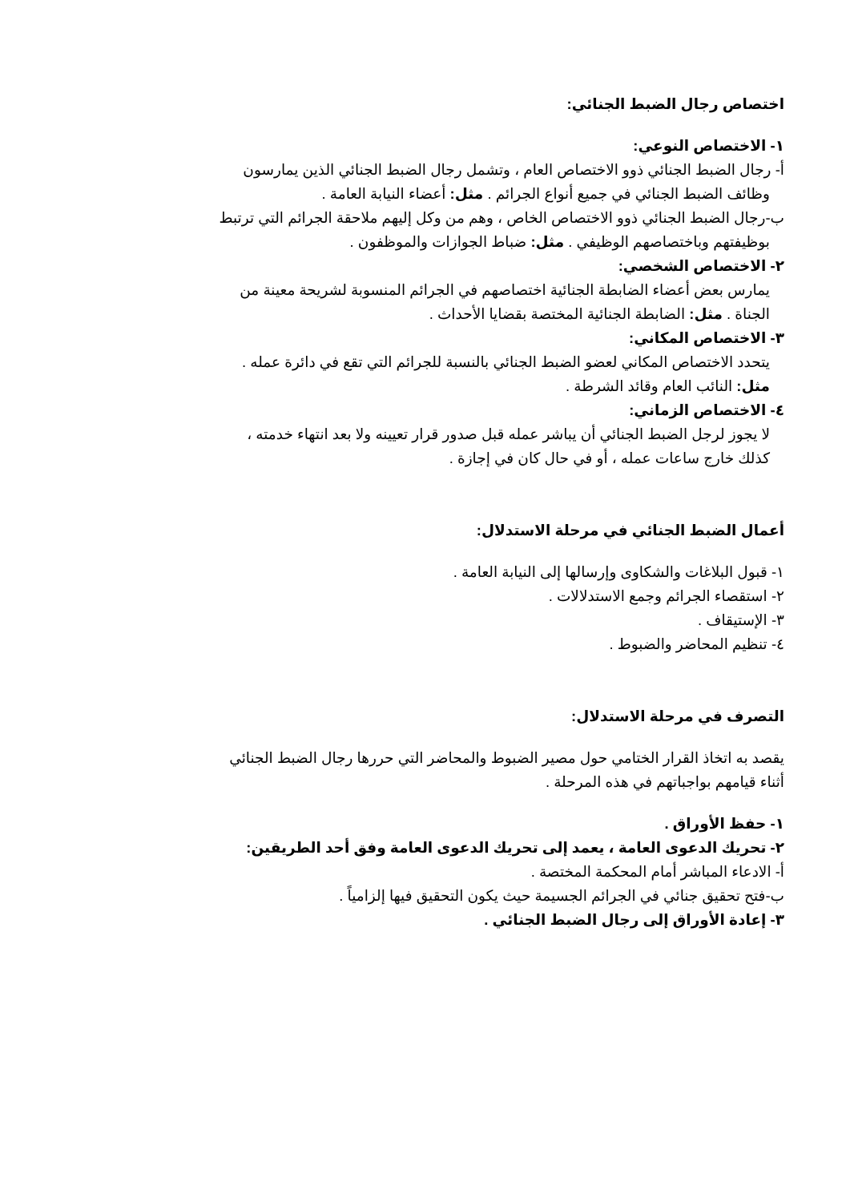اختصاص رجال الضبط الجنائي:
١- الاختصاص النوعي:
أ- رجال الضبط الجنائي ذوو الاختصاص العام ، وتشمل رجال الضبط الجنائي الذين يمارسون
وظائف الضبط الجنائي في جميع أنواع الجرائم . مثل: أعضاء النيابة العامة .
ب-رجال الضبط الجنائي ذوو الاختصاص الخاص ، وهم من وكل إليهم ملاحقة الجرائم التي ترتبط
بوظيفتهم وباختصاصهم الوظيفي . مثل: ضباط الجوازات والموظفون .
٢- الاختصاص الشخصي:
يمارس بعض أعضاء الضابطة الجنائية اختصاصهم في الجرائم المنسوبة لشريحة معينة من
الجناة . مثل: الضابطة الجنائية المختصة بقضايا الأحداث .
٣- الاختصاص المكاني:
يتحدد الاختصاص المكاني لعضو الضبط الجنائي بالنسبة للجرائم التي تقع في دائرة عمله .
مثل: النائب العام وقائد الشرطة .
٤- الاختصاص الزماني:
لا يجوز لرجل الضبط الجنائي أن يباشر عمله قبل صدور قرار تعيينه ولا بعد انتهاء خدمته ،
كذلك خارج ساعات عمله ، أو في حال كان في إجازة .
أعمال الضبط الجنائي في مرحلة الاستدلال:
١- قبول البلاغات والشكاوى وإرسالها إلى النيابة العامة .
٢- استقصاء الجرائم وجمع الاستدلالات .
٣- الإستيقاف .
٤- تنظيم المحاضر والضبوط .
التصرف في مرحلة الاستدلال:
يقصد به اتخاذ القرار الختامي حول مصير الضبوط والمحاضر التي حررها رجال الضبط الجنائي
أثناء قيامهم بواجباتهم في هذه المرحلة .
١- حفظ الأوراق .
٢- تحريك الدعوى العامة ، يعمد إلى تحريك الدعوى العامة وفق أحد الطريقين:
أ- الادعاء المباشر أمام المحكمة المختصة .
ب-فتح تحقيق جنائي في الجرائم الجسيمة حيث يكون التحقيق فيها إلزامياً .
٣- إعادة الأوراق إلى رجال الضبط الجنائي .